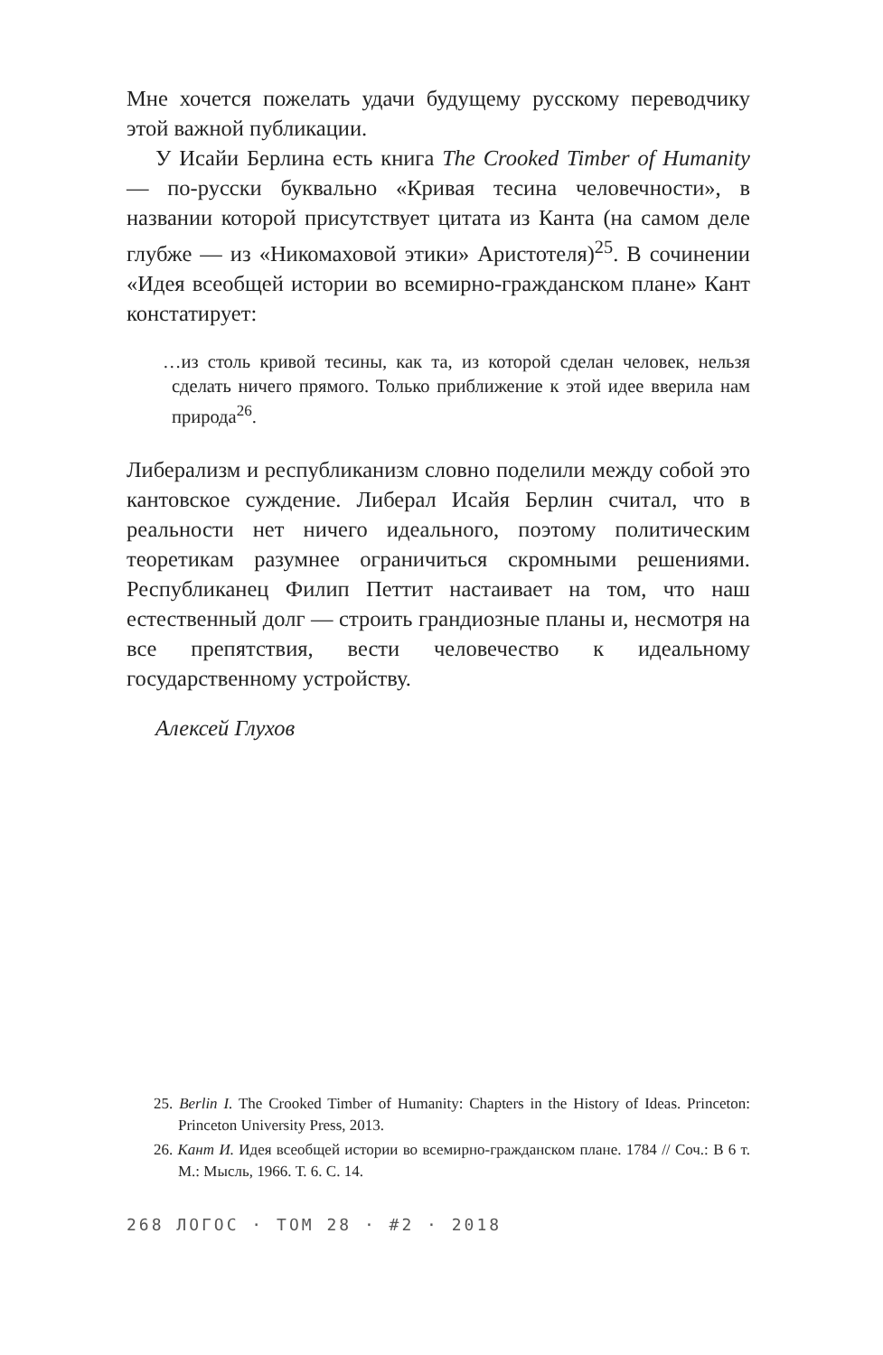Мне хочется пожелать удачи будущему русскому переводчику этой важной публикации.
У Исайи Берлина есть книга The Crooked Timber of Humanity — по-русски буквально «Кривая тесина человечности», в названии которой присутствует цитата из Канта (на самом деле глубже — из «Никомаховой этики» Аристотеля)<sup>25</sup>. В сочинении «Идея всеобщей истории во всемирно-гражданском плане» Кант констатирует:
…из столь кривой тесины, как та, из которой сделан человек, нельзя сделать ничего прямого. Только приближение к этой идее вверила нам природа<sup>26</sup>.
Либерализм и республиканизм словно поделили между собой это кантовское суждение. Либерал Исайя Берлин считал, что в реальности нет ничего идеального, поэтому политическим теоретикам разумнее ограничиться скромными решениями. Республиканец Филип Петтит настаивает на том, что наш естественный долг — строить грандиозные планы и, несмотря на все препятствия, вести человечество к идеальному государственному устройству.
Алексей Глухов
25. Berlin I. The Crooked Timber of Humanity: Chapters in the History of Ideas. Princeton: Princeton University Press, 2013.
26. Кант И. Идея всеобщей истории во всемирно-гражданском плане. 1784 // Соч.: В 6 т. М.: Мысль, 1966. Т. 6. С. 14.
268 ЛОГОС · ТОМ 28 · #2 · 2018